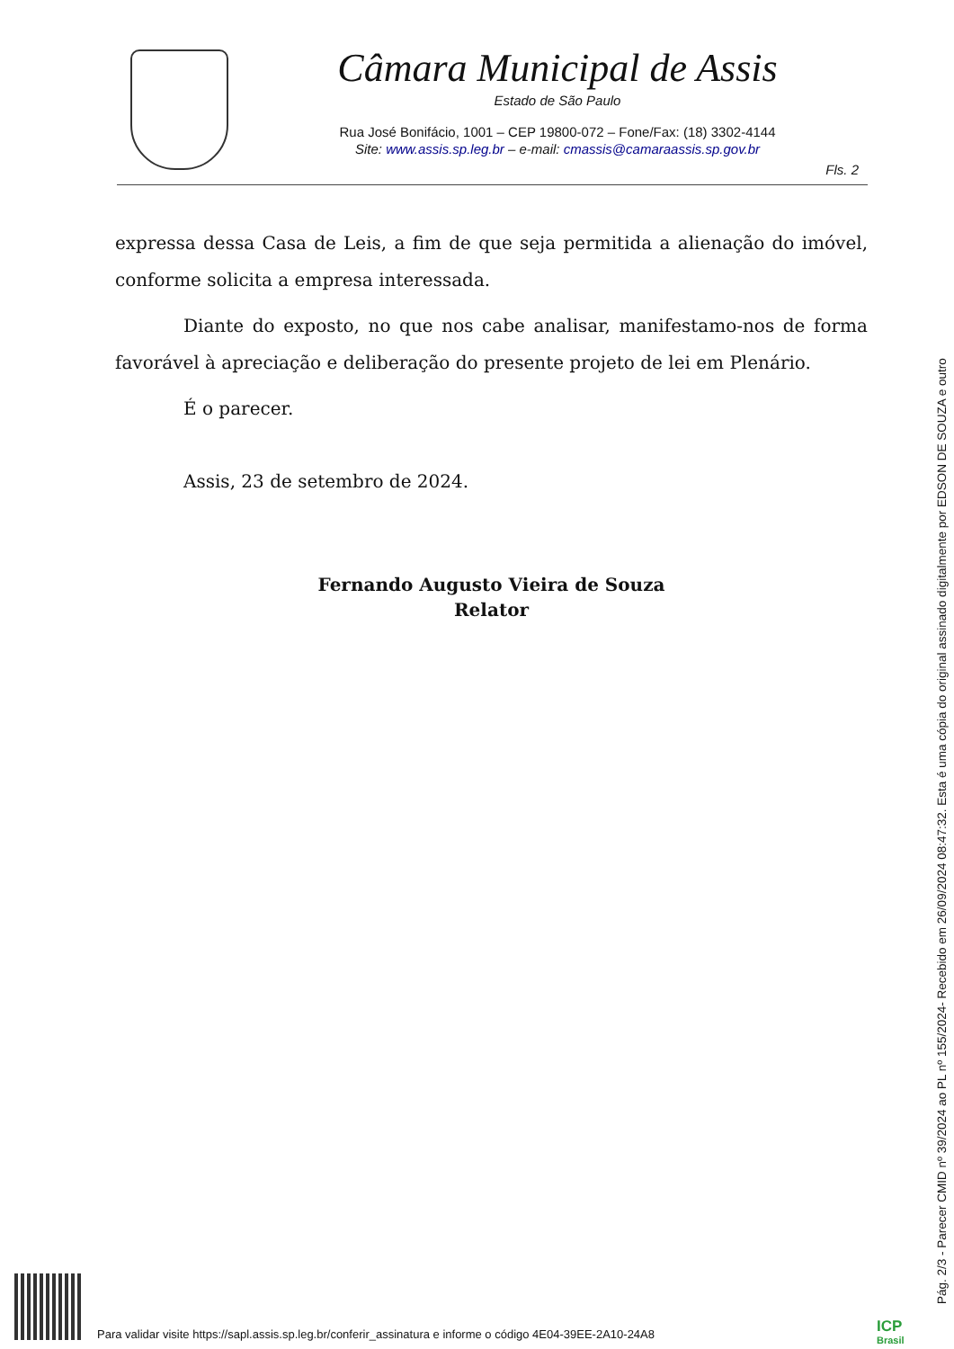Câmara Municipal de Assis
Estado de São Paulo
Rua José Bonifácio, 1001 – CEP 19800-072 – Fone/Fax: (18) 3302-4144
Site: www.assis.sp.leg.br – e-mail: cmassis@camaraassis.sp.gov.br
Fls. 2
expressa dessa Casa de Leis, a fim de que seja permitida a alienação do imóvel, conforme solicita a empresa interessada.
Diante do exposto, no que nos cabe analisar, manifestamo-nos de forma favorável à apreciação e deliberação do presente projeto de lei em Plenário.
É o parecer.
Assis, 23 de setembro de 2024.
Fernando Augusto Vieira de Souza
Relator
Pág. 2/3 - Parecer CMID nº 39/2024 ao PL nº 155/2024- Recebido em 26/09/2024 08:47:32. Esta é uma cópia do original assinado digitalmente por EDSON DE SOUZA e outro
Para validar visite https://sapl.assis.sp.leg.br/conferir_assinatura e informe o código 4E04-39EE-2A10-24A8
ICP
Brasil